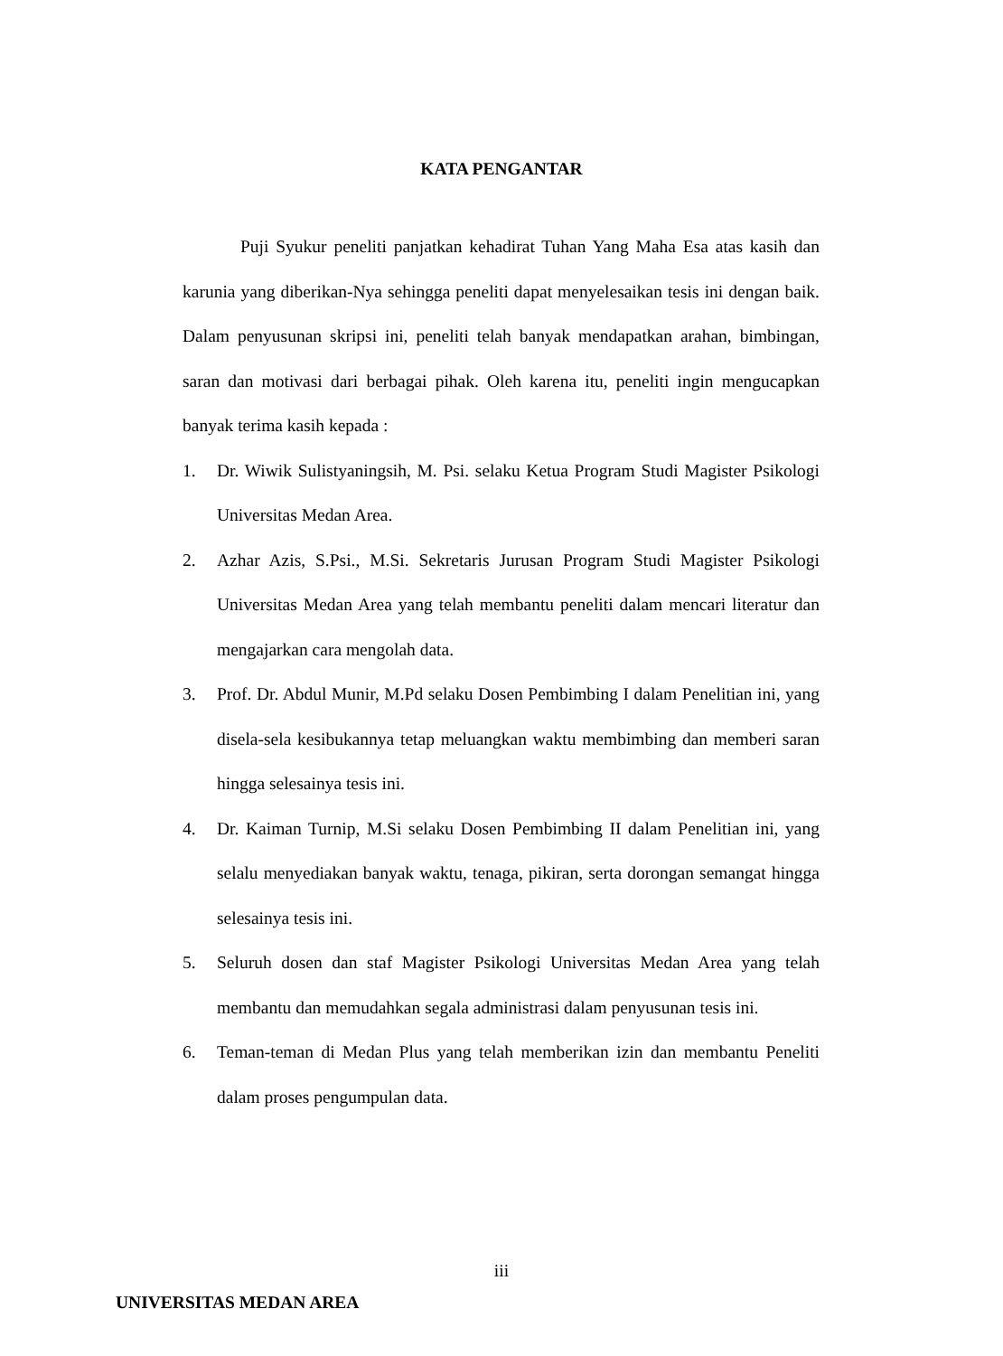KATA PENGANTAR
Puji Syukur peneliti panjatkan kehadirat Tuhan Yang Maha Esa atas kasih dan karunia yang diberikan-Nya sehingga peneliti dapat menyelesaikan tesis ini dengan baik. Dalam penyusunan skripsi ini, peneliti telah banyak mendapatkan arahan, bimbingan, saran dan motivasi dari berbagai pihak. Oleh karena itu, peneliti ingin mengucapkan banyak terima kasih kepada :
1. Dr. Wiwik Sulistyaningsih, M. Psi. selaku Ketua Program Studi Magister Psikologi Universitas Medan Area.
2. Azhar Azis, S.Psi., M.Si. Sekretaris Jurusan Program Studi Magister Psikologi Universitas Medan Area yang telah membantu peneliti dalam mencari literatur dan mengajarkan cara mengolah data.
3. Prof. Dr. Abdul Munir, M.Pd selaku Dosen Pembimbing I dalam Penelitian ini, yang disela-sela kesibukannya tetap meluangkan waktu membimbing dan memberi saran hingga selesainya tesis ini.
4. Dr. Kaiman Turnip, M.Si selaku Dosen Pembimbing II dalam Penelitian ini, yang selalu menyediakan banyak waktu, tenaga, pikiran, serta dorongan semangat hingga selesainya tesis ini.
5. Seluruh dosen dan staf Magister Psikologi Universitas Medan Area yang telah membantu dan memudahkan segala administrasi dalam penyusunan tesis ini.
6. Teman-teman di Medan Plus yang telah memberikan izin dan membantu Peneliti dalam proses pengumpulan data.
iii
UNIVERSITAS MEDAN AREA